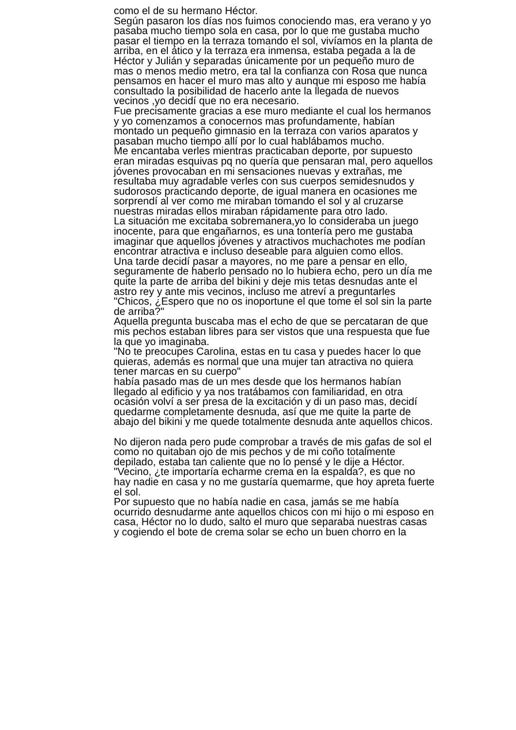como el de su hermano Héctor.
Según pasaron los días nos fuimos conociendo mas, era verano y yo
pasaba mucho tiempo sola en casa, por lo que me gustaba mucho
pasar el tiempo en la terraza tomando el sol, vivíamos en la planta de
arriba, en el ático y la terraza era inmensa, estaba pegada a la de
Héctor y Julián y separadas únicamente por un pequeño muro de
mas o menos medio metro, era tal la confianza con Rosa que nunca
pensamos en hacer el muro mas alto y aunque mi esposo me había
consultado la posibilidad de hacerlo ante la llegada de nuevos
vecinos ,yo decidí que no era necesario.
Fue precisamente gracias a ese muro mediante el cual los hermanos
y yo comenzamos a conocernos mas profundamente, habían
montado un pequeño gimnasio en la terraza con varios aparatos y
pasaban mucho tiempo allí por lo cual hablábamos mucho.
Me encantaba verles mientras practicaban deporte, por supuesto
eran miradas esquivas pq no quería que pensaran mal, pero aquellos
jóvenes provocaban en mi sensaciones nuevas y extrañas, me
resultaba muy agradable verles con sus cuerpos semidesnudos y
sudorosos practicando deporte, de igual manera en ocasiones me
sorprendí al ver como me miraban tomando el sol y al cruzarse
nuestras miradas ellos miraban rápidamente para otro lado.
La situación me excitaba sobremanera,yo lo consideraba un juego
inocente, para que engañarnos, es una tontería pero me gustaba
imaginar que aquellos jóvenes y atractivos muchachotes me podían
encontrar atractiva e incluso deseable para alguien como ellos.
Una tarde decidí pasar a mayores, no me pare a pensar en ello,
seguramente de haberlo pensado no lo hubiera echo, pero un día me
quite la parte de arriba del bikini y deje mis tetas desnudas ante el
astro rey y ante mis vecinos, incluso me atreví a preguntarles
"Chicos, ¿Espero que no os inoportune el que tome el sol sin la parte
de arriba?"
Aquella pregunta buscaba mas el echo de que se percataran de que
mis pechos estaban libres para ser vistos que una respuesta que fue
la que yo imaginaba.
"No te preocupes Carolina, estas en tu casa y puedes hacer lo que
quieras, además es normal que una mujer tan atractiva no quiera
tener marcas en su cuerpo"
había pasado mas de un mes desde que los hermanos habían
llegado al edificio y ya nos tratábamos con familiaridad, en otra
ocasión volví a ser presa de la excitación y di un paso mas, decidí
quedarme completamente desnuda, así que me quite la parte de
abajo del bikini y me quede totalmente desnuda ante aquellos chicos.
No dijeron nada pero pude comprobar a través de mis gafas de sol el
como no quitaban ojo de mis pechos y de mi coño totalmente
depilado, estaba tan caliente que no lo pensé y le dije a Héctor.
"Vecino, ¿te importaría echarme crema en la espalda?, es que no
hay nadie en casa y no me gustaría quemarme, que hoy apreta fuerte
el sol.
Por supuesto que no había nadie en casa, jamás se me había
ocurrido desnudarme ante aquellos chicos con mi hijo o mi esposo en
casa, Héctor no lo dudo, salto el muro que separaba nuestras casas
y cogiendo el bote de crema solar se echo un buen chorro en la